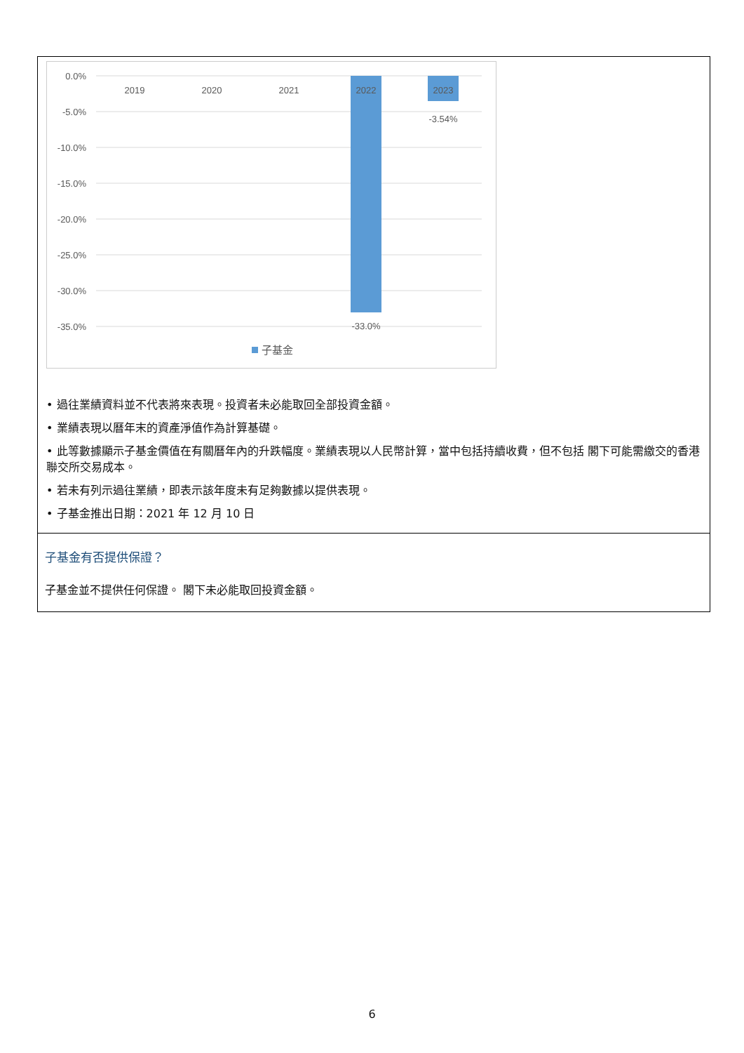0.0%
-5.0%
-10.0%
-15.0%
-20.0%
-25.0%
-30.0%
-35.0%
2019
2020
2021
2022
2023
-3.54%
-33.0%
子基金
• 過往業績資料並不代表將來表現。投資者未必能取回全部投資金額。
• 業績表現以曆年末的資產淨值作為計算基礎。
• 此等數據顯示子基金價值在有關曆年內的升跌幅度。業績表現以人民幣計算，當中包括持續收費，但不包括 閣下可能需繳交的香港聯交所交易成本。
• 若未有列示過往業績，即表示該年度未有足夠數據以提供表現。
• 子基金推出日期：2021 年 12 月 10 日
子基金有否提供保證？
子基金並不提供任何保證。 閣下未必能取回投資金額。
6